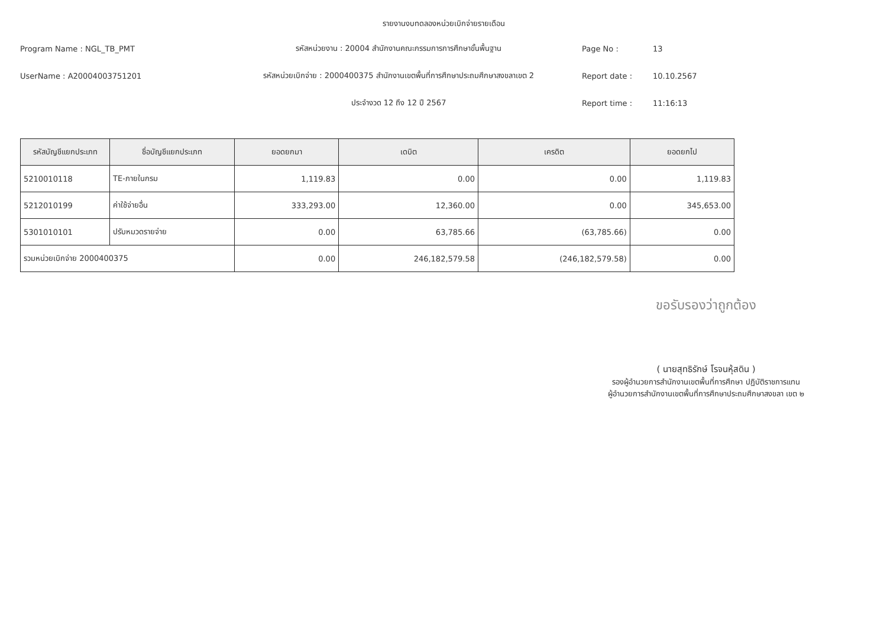รายงานงบทดลองหน่วยเบิกจ่ายรายเดือน
Program Name : NGL_TB_PMT
รหัสหน่วยงาน : 20004 สำนักงานคณะกรรมการการศึกษาขั้นพื้นฐาน
Page No :
13
UserName : A20004003751201
รหัสหน่วยเบิกจ่าย : 2000400375 สำนักงานเขตพื้นที่การศึกษาประถมศึกษาสงขลาเขต 2
Report date :
10.10.2567
ประจำงวด 12 ถึง 12 ปี 2567
Report time :
11:16:13
| รหัสบัญชีแยกประเภท | ชื่อบัญชีแยกประเภท | ยอดยกมา | เดบิต | เครดิต | ยอดยกไป |
| --- | --- | --- | --- | --- | --- |
| 5210010118 | TE-ภายในกรม | 1,119.83 | 0.00 | 0.00 | 1,119.83 |
| 5212010199 | ค่าใช้จ่ายอื่น | 333,293.00 | 12,360.00 | 0.00 | 345,653.00 |
| 5301010101 | ปรับหมวดรายจ่าย | 0.00 | 63,785.66 | (63,785.66) | 0.00 |
| รวมหน่วยเบิกจ่าย 2000400375 | | 0.00 | 246,182,579.58 | (246,182,579.58) | 0.00 |
ขอรับรองว่าถูกต้อง
( นายสุทธิรักษ์ โรจนหุ้สดิน )
รองผู้อำนวยการสำนักงานเขตพื้นที่การศึกษา ปฏิบัติราชการแทน
ผู้อำนวยการสำนักงานเขตพื้นที่การศึกษาประถมศึกษาสงขลา เขต ๒